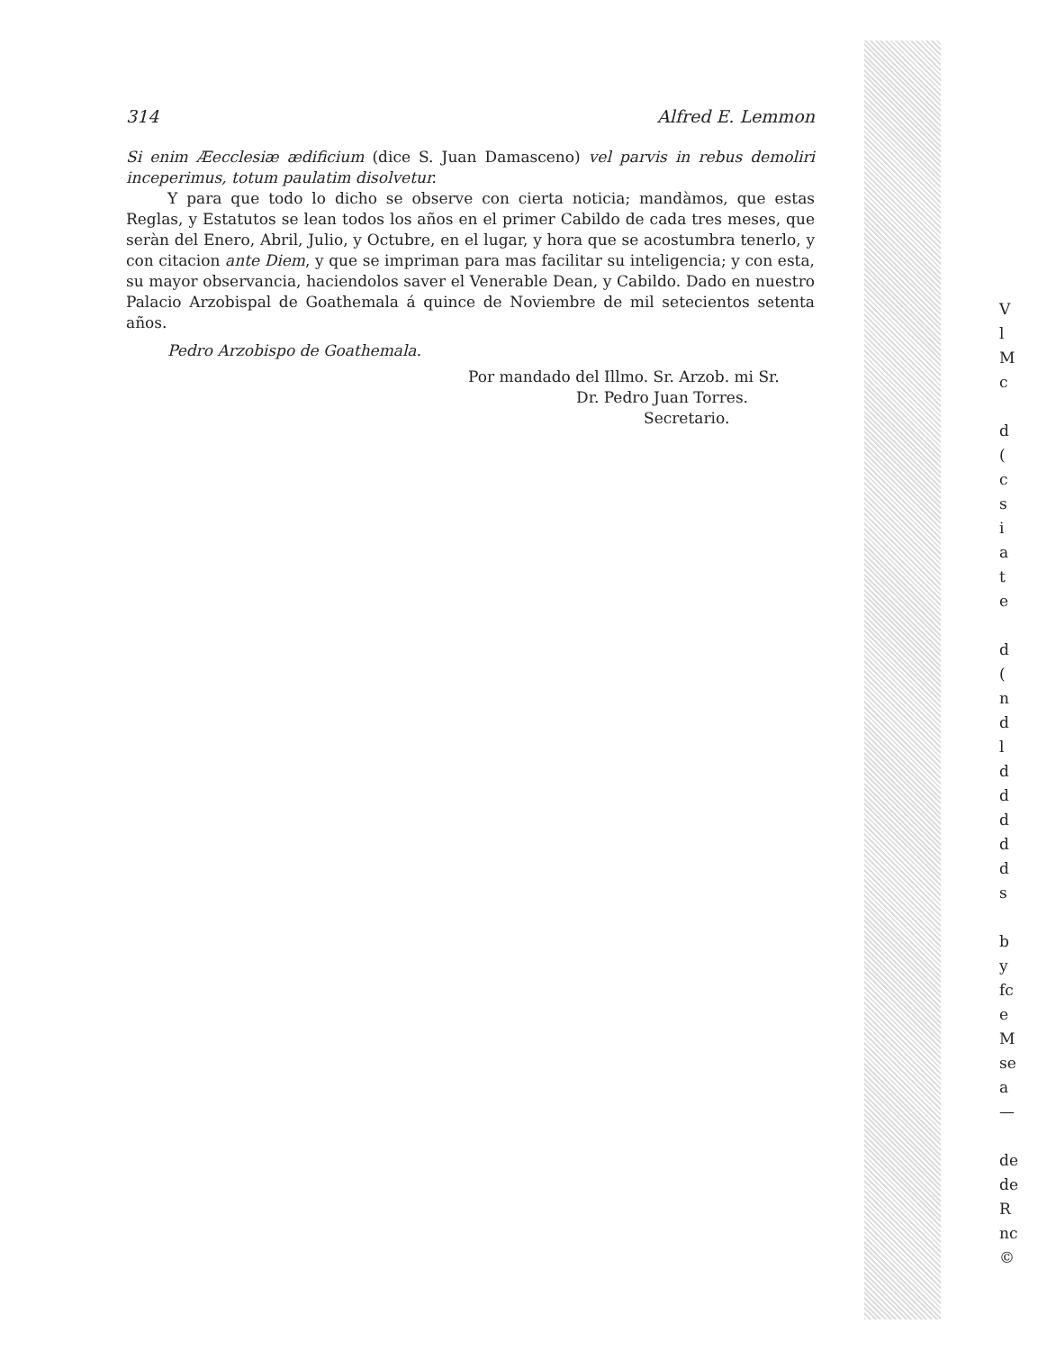314 Alfred E. Lemmon
Si enim Æecclesiæ ædificium (dice S. Juan Damasceno) vel parvis in rebus demoliri inceperimus, totum paulatim disolvetur.
Y para que todo lo dicho se observe con cierta noticia; mandàmos, que estas Reglas, y Estatutos se lean todos los años en el primer Cabildo de cada tres meses, que seràn del Enero, Abril, Julio, y Octubre, en el lugar, y hora que se acostumbra tenerlo, y con citacion ante Diem, y que se impriman para mas facilitar su inteligencia; y con esta, su mayor observancia, haciendolos saver el Venerable Dean, y Cabildo. Dado en nuestro Palacio Arzobispal de Goathemala á quince de Noviembre de mil setecientos setenta años.
Pedro Arzobispo de Goathemala.
Por mandado del Illmo. Sr. Arzob. mi Sr.
Dr. Pedro Juan Torres.
Secretario.
V
l
M
c
d
(
c
s
i
a
t
e
d
(
n
d
l
d
d
d
d
d
s
b
y
fc
e
M
se
a
—
de
de
R
nc
©